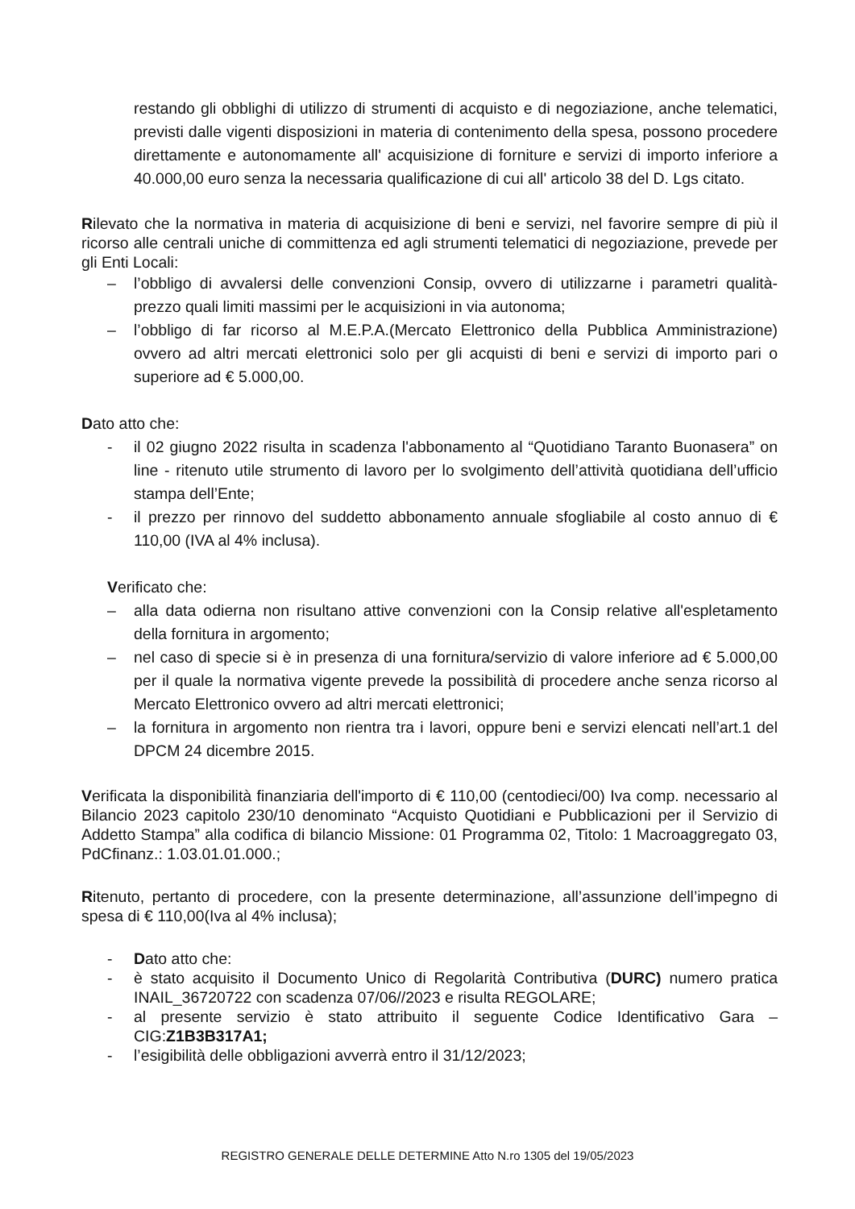restando gli obblighi di utilizzo di strumenti di acquisto e di negoziazione, anche telematici, previsti dalle vigenti disposizioni in materia di contenimento della spesa, possono procedere direttamente e autonomamente all' acquisizione di forniture e servizi di importo inferiore a 40.000,00 euro senza la necessaria qualificazione di cui all' articolo 38 del D. Lgs citato.
Rilevato che la normativa in materia di acquisizione di beni e servizi, nel favorire sempre di più il ricorso alle centrali uniche di committenza ed agli strumenti telematici di negoziazione, prevede per gli Enti Locali:
– l’obbligo di avvalersi delle convenzioni Consip, ovvero di utilizzarne i parametri qualità-prezzo quali limiti massimi per le acquisizioni in via autonoma;
– l’obbligo di far ricorso al M.E.P.A.(Mercato Elettronico della Pubblica Amministrazione) ovvero ad altri mercati elettronici solo per gli acquisti di beni e servizi di importo pari o superiore ad € 5.000,00.
Dato atto che:
- il 02 giugno 2022 risulta in scadenza l'abbonamento al “Quotidiano Taranto Buonasera” on line - ritenuto utile strumento di lavoro per lo svolgimento dell’attività quotidiana dell’ufficio stampa dell’Ente;
- il prezzo per rinnovo del suddetto abbonamento annuale sfogliabile al costo annuo di € 110,00 (IVA al 4% inclusa).
Verificato che:
– alla data odierna non risultano attive convenzioni con la Consip relative all'espletamento della fornitura in argomento;
– nel caso di specie si è in presenza di una fornitura/servizio di valore inferiore ad € 5.000,00 per il quale la normativa vigente prevede la possibilità di procedere anche senza ricorso al Mercato Elettronico ovvero ad altri mercati elettronici;
– la fornitura in argomento non rientra tra i lavori, oppure beni e servizi elencati nell’art.1 del DPCM 24 dicembre 2015.
Verificata la disponibilità finanziaria dell'importo di € 110,00 (centodieci/00) Iva comp. necessario al Bilancio 2023 capitolo 230/10 denominato “Acquisto Quotidiani e Pubblicazioni per il Servizio di Addetto Stampa” alla codifica di bilancio Missione: 01 Programma 02, Titolo: 1 Macroaggregato 03, PdCfinanz.: 1.03.01.01.000.;
Ritenuto, pertanto di procedere, con la presente determinazione, all’assunzione dell’impegno di spesa di € 110,00(Iva al 4% inclusa);
- Dato atto che:
- è stato acquisito il Documento Unico di Regolarità Contributiva (DURC) numero pratica INAIL_36720722 con scadenza 07/06//2023 e risulta REGOLARE;
- al presente servizio è stato attribuito il seguente Codice Identificativo Gara – CIG:Z1B3B317A1;
- l’esigibilità delle obbligazioni avverrà entro il 31/12/2023;
REGISTRO GENERALE DELLE DETERMINE Atto N.ro 1305 del 19/05/2023